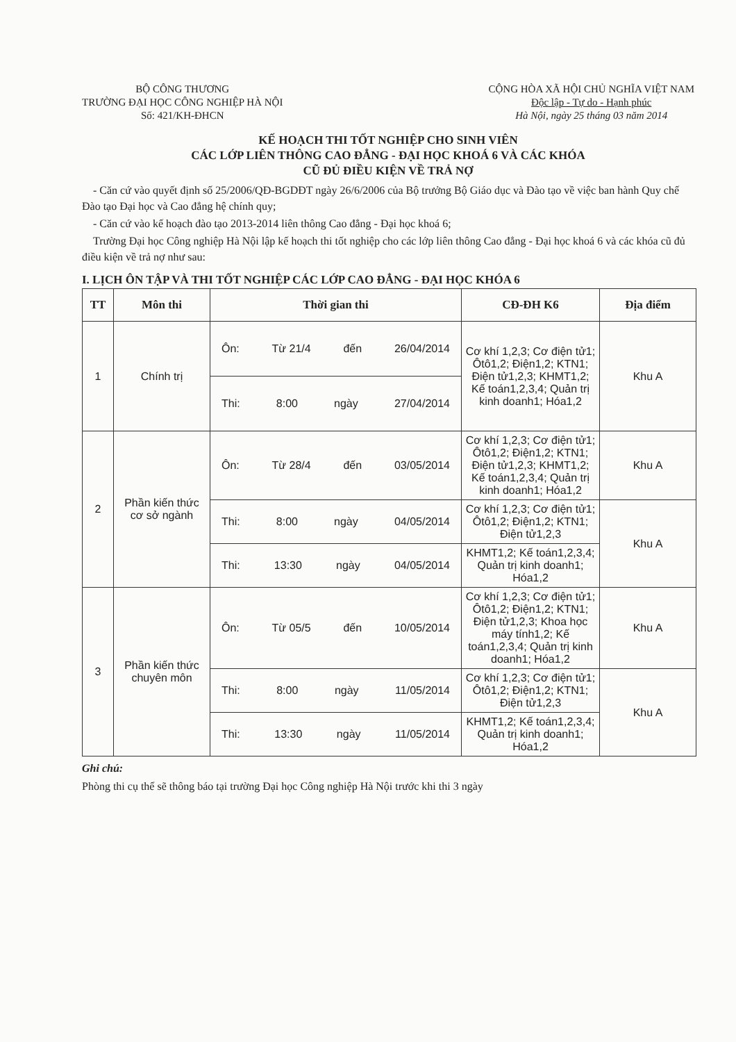BỘ CÔNG THƯƠNG
TRƯỜNG ĐẠI HỌC CÔNG NGHIỆP HÀ NỘI
Số: 421/KH-ĐHCN
CỘNG HÒA XÃ HỘI CHỦ NGHĨA VIỆT NAM
Độc lập - Tự do - Hạnh phúc
Hà Nội, ngày 25 tháng 03 năm 2014
KẾ HOẠCH THI TỐT NGHIỆP CHO SINH VIÊN
CÁC LỚP LIÊN THÔNG CAO ĐẲNG - ĐẠI HỌC KHOÁ 6 VÀ CÁC KHÓA
CŨ ĐỦ ĐIỀU KIỆN VỀ TRẢ NỢ
- Căn cứ vào quyết định số 25/2006/QĐ-BGDĐT ngày 26/6/2006 của Bộ trưởng Bộ Giáo dục và Đào tạo về việc ban hành Quy chế Đào tạo Đại học và Cao đẳng hệ chính quy;
- Căn cứ vào kế hoạch đào tạo 2013-2014 liên thông Cao đẳng - Đại học khoá 6;
Trường Đại học Công nghiệp Hà Nội lập kế hoạch thi tốt nghiệp cho các lớp liên thông Cao đẳng - Đại học khoá 6 và các khóa cũ đủ điều kiện về trả nợ như sau:
I. LỊCH ÔN TẬP VÀ THI TỐT NGHIỆP CÁC LỚP CAO ĐẲNG - ĐẠI HỌC KHÓA 6
| TT | Môn thi | Thời gian thi | CĐ-ĐH K6 | Địa điểm |
| --- | --- | --- | --- | --- |
| 1 | Chính trị | Ôn: Từ 21/4 đến 26/04/2014 | Cơ khí 1,2,3; Cơ điện tử1; Ôtô1,2; Điện1,2; KTN1; Điện tử1,2,3; KHMT1,2; Kế toán1,2,3,4; Quản trị kinh doanh1; Hóa1,2 | Khu A |
| | | Thi: 8:00 ngày 27/04/2014 | | |
| 2 | Phần kiến thức cơ sở ngành | Ôn: Từ 28/4 đến 03/05/2014 | Cơ khí 1,2,3; Cơ điện tử1; Ôtô1,2; Điện1,2; KTN1; Điện tử1,2,3; KHMT1,2; Kế toán1,2,3,4; Quản trị kinh doanh1; Hóa1,2 | Khu A |
| | | Thi: 8:00 ngày 04/05/2014 | Cơ khí 1,2,3; Cơ điện tử1; Ôtô1,2; Điện1,2; KTN1; Điện tử1,2,3 | Khu A |
| | | Thi: 13:30 ngày 04/05/2014 | KHMT1,2; Kế toán1,2,3,4; Quản trị kinh doanh1; Hóa1,2 | |
| 3 | Phần kiến thức chuyên môn | Ôn: Từ 05/5 đến 10/05/2014 | Cơ khí 1,2,3; Cơ điện tử1; Ôtô1,2; Điện1,2; KTN1; Điện tử1,2,3; Khoa học máy tính1,2; Kế toán1,2,3,4; Quản trị kinh doanh1; Hóa1,2 | Khu A |
| | | Thi: 8:00 ngày 11/05/2014 | Cơ khí 1,2,3; Cơ điện tử1; Ôtô1,2; Điện1,2; KTN1; Điện tử1,2,3 | Khu A |
| | | Thi: 13:30 ngày 11/05/2014 | KHMT1,2; Kế toán1,2,3,4; Quản trị kinh doanh1; Hóa1,2 | |
Ghi chú:
Phòng thi cụ thể sẽ thông báo tại trường Đại học Công nghiệp Hà Nội trước khi thi 3 ngày